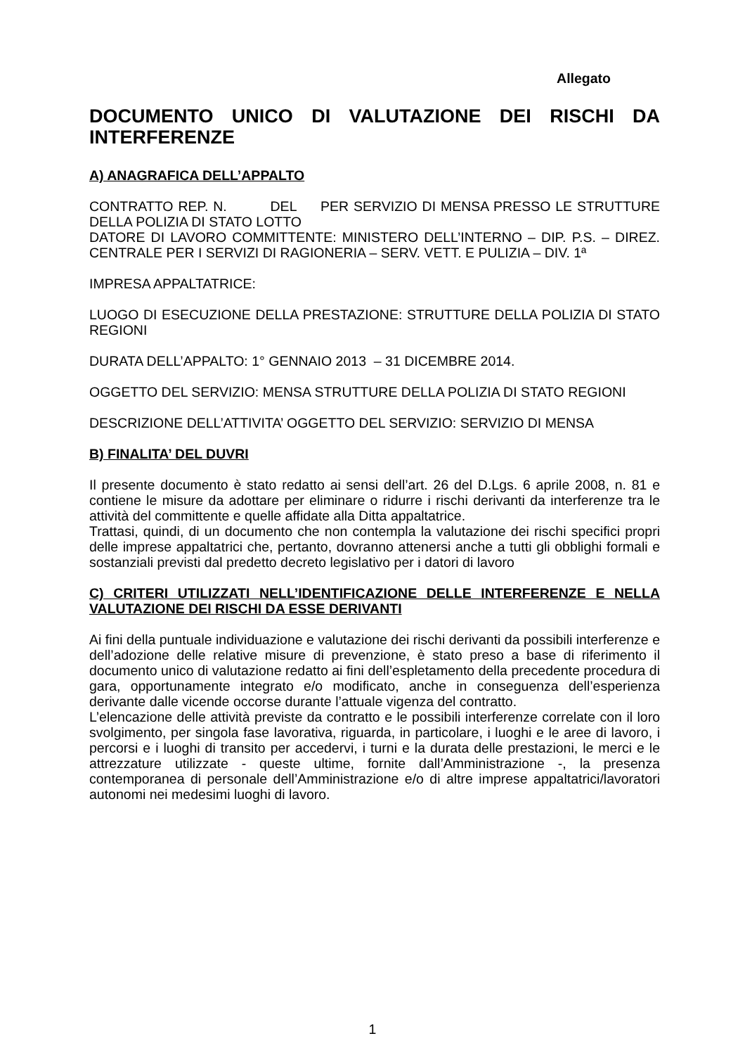Allegato
DOCUMENTO UNICO DI VALUTAZIONE DEI RISCHI DA INTERFERENZE
A) ANAGRAFICA DELL’APPALTO
CONTRATTO REP. N. DEL PER SERVIZIO DI MENSA PRESSO LE STRUTTURE DELLA POLIZIA DI STATO LOTTO
DATORE DI LAVORO COMMITTENTE: MINISTERO DELL’INTERNO – DIP. P.S. – DIREZ. CENTRALE PER I SERVIZI DI RAGIONERIA – SERV. VETT. E PULIZIA – DIV. 1ª
IMPRESA APPALTATRICE:
LUOGO DI ESECUZIONE DELLA PRESTAZIONE: STRUTTURE DELLA POLIZIA DI STATO REGIONI
DURATA DELL’APPALTO: 1° GENNAIO 2013 – 31 DICEMBRE 2014.
OGGETTO DEL SERVIZIO: MENSA STRUTTURE DELLA POLIZIA DI STATO REGIONI
DESCRIZIONE DELL’ATTIVITA’ OGGETTO DEL SERVIZIO: SERVIZIO DI MENSA
B) FINALITA’ DEL DUVRI
Il presente documento è stato redatto ai sensi dell’art. 26 del D.Lgs. 6 aprile 2008, n. 81 e contiene le misure da adottare per eliminare o ridurre i rischi derivanti da interferenze tra le attività del committente e quelle affidate alla Ditta appaltatrice.
Trattasi, quindi, di un documento che non contempla la valutazione dei rischi specifici propri delle imprese appaltatrici che, pertanto, dovranno attenersi anche a tutti gli obblighi formali e sostanziali previsti dal predetto decreto legislativo per i datori di lavoro
C) CRITERI UTILIZZATI NELL’IDENTIFICAZIONE DELLE INTERFERENZE E NELLA VALUTAZIONE DEI RISCHI DA ESSE DERIVANTI
Ai fini della puntuale individuazione e valutazione dei rischi derivanti da possibili interferenze e dell’adozione delle relative misure di prevenzione, è stato preso a base di riferimento il documento unico di valutazione redatto ai fini dell’espletamento della precedente procedura di gara, opportunamente integrato e/o modificato, anche in conseguenza dell’esperienza derivante dalle vicende occorse durante l’attuale vigenza del contratto.
L’elencazione delle attività previste da contratto e le possibili interferenze correlate con il loro svolgimento, per singola fase lavorativa, riguarda, in particolare, i luoghi e le aree di lavoro, i percorsi e i luoghi di transito per accedervi, i turni e la durata delle prestazioni, le merci e le attrezzature utilizzate - queste ultime, fornite dall’Amministrazione -, la presenza contemporanea di personale dell’Amministrazione e/o di altre imprese appaltatrici/lavoratori autonomi nei medesimi luoghi di lavoro.
1